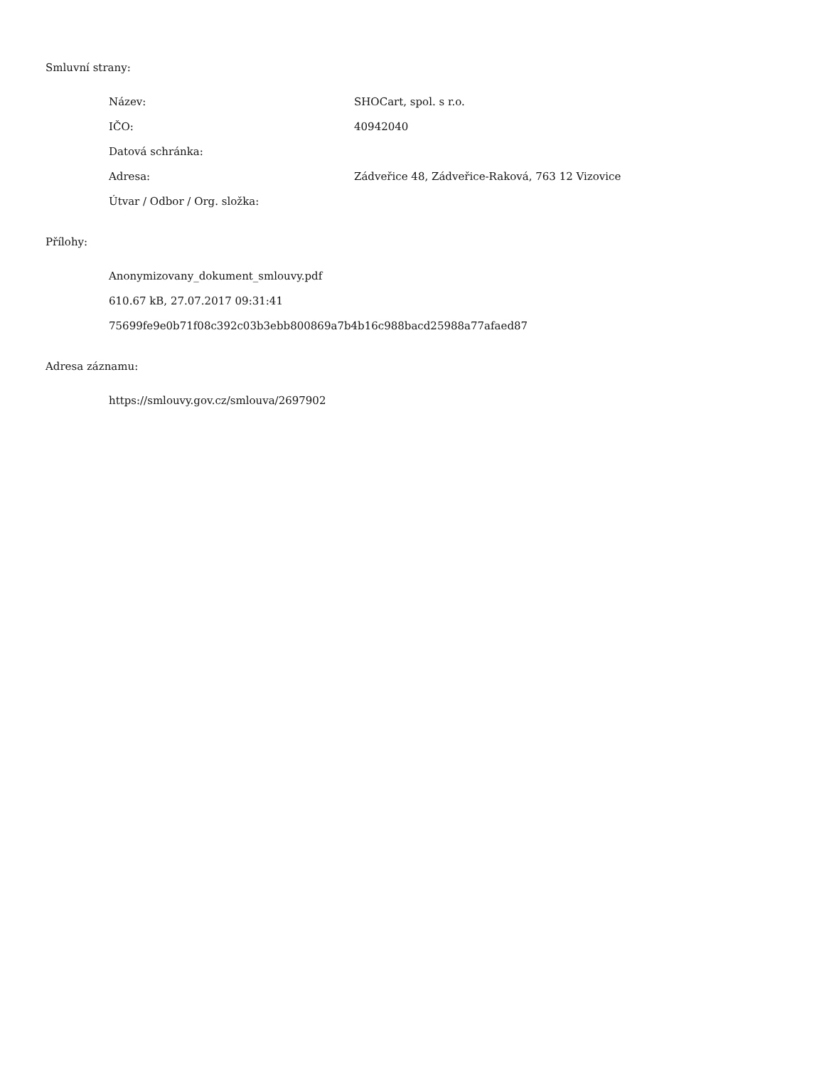Smluvní strany:
| Název: | SHOCart, spol. s r.o. |
| IČO: | 40942040 |
| Datová schránka: | |
| Adresa: | Zádveřice 48, Zádveřice-Raková, 763 12 Vizovice |
| Útvar / Odbor / Org. složka: | |
Přílohy:
Anonymizovany_dokument_smlouvy.pdf
610.67 kB, 27.07.2017 09:31:41
75699fe9e0b71f08c392c03b3ebb800869a7b4b16c988bacd25988a77afaed87
Adresa záznamu:
https://smlouvy.gov.cz/smlouva/2697902